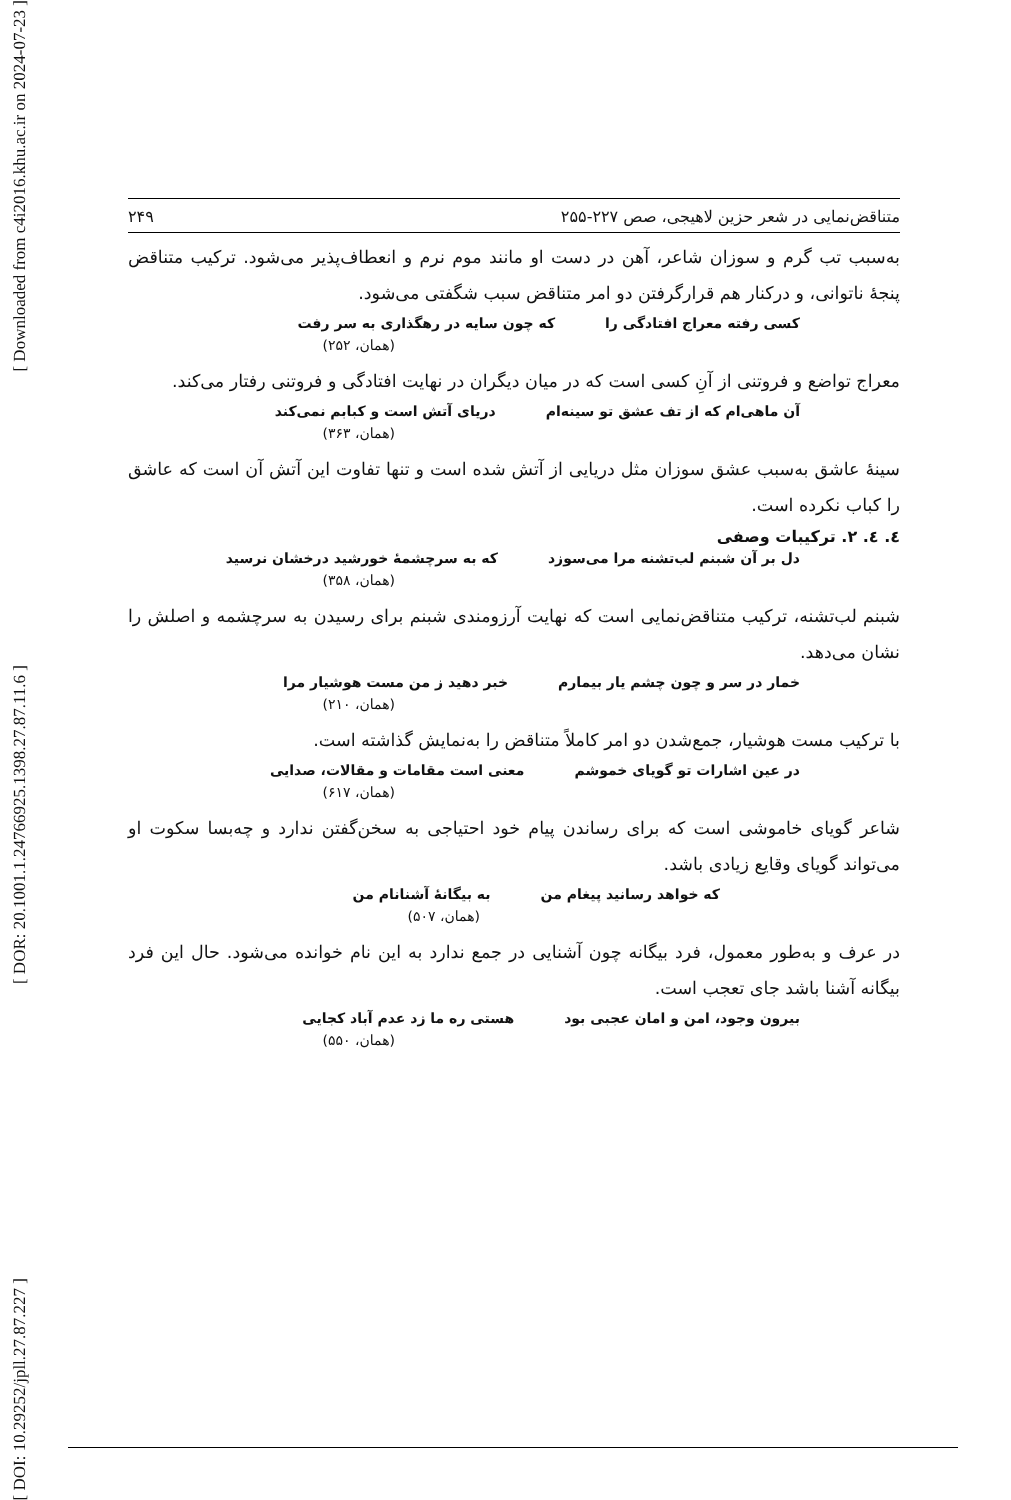[ Downloaded from c4i2016.khu.ac.ir on 2024-07-23 ]
[ DOR: 20.1001.1.24766925.1398.27.87.11.6 ]
[ DOI: 10.29252/jpll.27.87.227 ]
متناقض‌نمایی در شعر حزین لاهیجی، صص ۲۲۷-۲۵۵ ۲۴۹
به‌سبب تب گرم و سوزان شاعر، آهن در دست او مانند موم نرم و انعطاف‌پذیر می‌شود. ترکیب متناقض پنجهٔ ناتوانی، و درکنار هم قرارگرفتن دو امر متناقض سبب شگفتی می‌شود.
کسی رفته معراج افتادگی را که چون سایه در رهگذاری به سر رفت
(همان، ۲۵۲)
معراج تواضع و فروتنی از آنِ کسی است که در میان دیگران در نهایت افتادگی و فروتنی رفتار می‌کند.
آن ماهی‌ام که از تف عشق تو سینه‌ام دریای آتش است و کبابم نمی‌کند
(همان، ۳۶۳)
سینهٔ عاشق به‌سبب عشق سوزان مثل دریایی از آتش شده است و تنها تفاوت این آتش آن است که عاشق را کباب نکرده است.
٤. ٤. ٢. ترکیبات وصفی
دل بر آن شبنم لب‌تشنه مرا می‌سوزد که به سرچشمهٔ خورشید درخشان نرسید
(همان، ۳۵۸)
شبنم لب‌تشنه، ترکیب متناقض‌نمایی است که نهایت آرزومندی شبنم برای رسیدن به سرچشمه و اصلش را نشان می‌دهد.
خمار در سر و چون چشم یار بیمارم خبر دهید ز من مست هوشیار مرا
(همان، ۲۱۰)
با ترکیب مست هوشیار، جمع‌شدن دو امر کاملاً متناقض را به‌نمایش گذاشته است.
در عین اشارات تو گویای خموشم معنی است مقامات و مقالات، صدایی
(همان، ۶۱۷)
شاعر گویای خاموشی است که برای رساندن پیام خود احتیاجی به سخن‌گفتن ندارد و چه‌بسا سکوت او می‌تواند گویای وقایع زیادی باشد.
که خواهد رسانید پیغام من به بیگانهٔ آشنانام من
(همان، ۵۰۷)
در عرف و به‌طور معمول، فرد بیگانه چون آشنایی در جمع ندارد به این نام خوانده می‌شود. حال این فرد بیگانه آشنا باشد جای تعجب است.
بیرون وجود، امن و امان عجبی بود هستی ره ما زد عدم آباد کجایی
(همان، ۵۵۰)